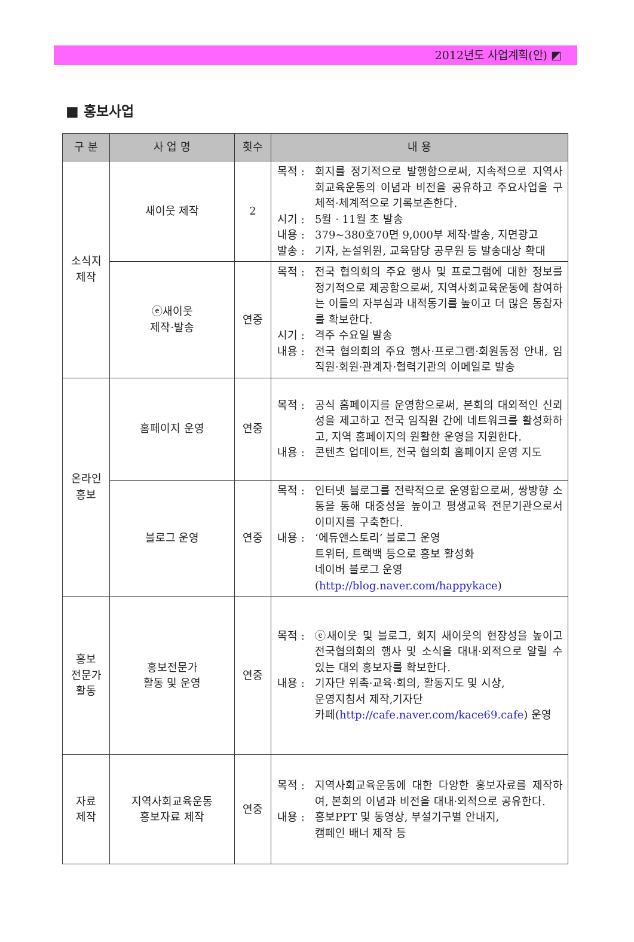2012년도 사업계획(안) ◩
■ 홍보사업
| 구 분 | 사 업 명 | 횟수 | 내 용 |
| --- | --- | --- | --- |
| 소식지 제작 | 새이웃 제작 | 2 | 목적 : 회지를 정기적으로 발행함으로써, 지속적으로 지역사회교육운동의 이념과 비전을 공유하고 주요사업을 구체적·체계적으로 기록보존한다. 시기 : 5월 · 11월 초 발송 내용 : 379~380호70면 9,000부 제작·발송, 지면광고 발송 : 기자, 논설위원, 교육담당 공무원 등 발송대상 확대 |
| | ⓔ새이웃 제작·발송 | 연중 | 목적 : 전국 협의회의 주요 행사 및 프로그램에 대한 정보를 정기적으로 제공함으로써, 지역사회교육운동에 참여하는 이들의 자부심과 내적동기를 높이고 더 많은 동참자를 확보한다. 시기 : 격주 수요일 발송 내용 : 전국 협의회의 주요 행사·프로그램·회원동정 안내, 임직원·회원·관계자·협력기관의 이메일로 발송 |
| 온라인 홍보 | 홈페이지 운영 | 연중 | 목적 : 공식 홈페이지를 운영함으로써, 본회의 대외적인 신뢰성을 제고하고 전국 임직원 간에 네트워크를 활성화하고, 지역 홈페이지의 원활한 운영을 지원한다. 내용 : 콘텐츠 업데이트, 전국 협의회 홈페이지 운영 지도 |
| | 블로그 운영 | 연중 | 목적 : 인터넷 블로그를 전략적으로 운영함으로써, 쌍방향 소통을 통해 대중성을 높이고 평생교육 전문기관으로서 이미지를 구축한다. 내용 : ‘에듀앤스토리’ 블로그 운영 트위터, 트랙백 등으로 홍보 활성화 네이버 블로그 운영 ( http://blog.naver.com/happykace ) |
| 홍보 전문가 활동 | 홍보전문가 활동 및 운영 | 연중 | 목적 : ⓔ새이웃 및 블로그, 회지 새이웃의 현장성을 높이고 전국협의회의 행사 및 소식을 대내·외적으로 알릴 수 있는 대외 홍보자를 확보한다. 내용 : 기자단 위촉·교육·회의, 활동지도 및 시상, 운영지침서 제작,기자단 카페( http://cafe.naver.com/kace69.cafe ) 운영 |
| 자료 제작 | 지역사회교육운동 홍보자료 제작 | 연중 | 목적 : 지역사회교육운동에 대한 다양한 홍보자료를 제작하여, 본회의 이념과 비전을 대내·외적으로 공유한다. 내용 : 홍보PPT 및 동영상, 부설기구별 안내지, 캠페인 배너 제작 등 |